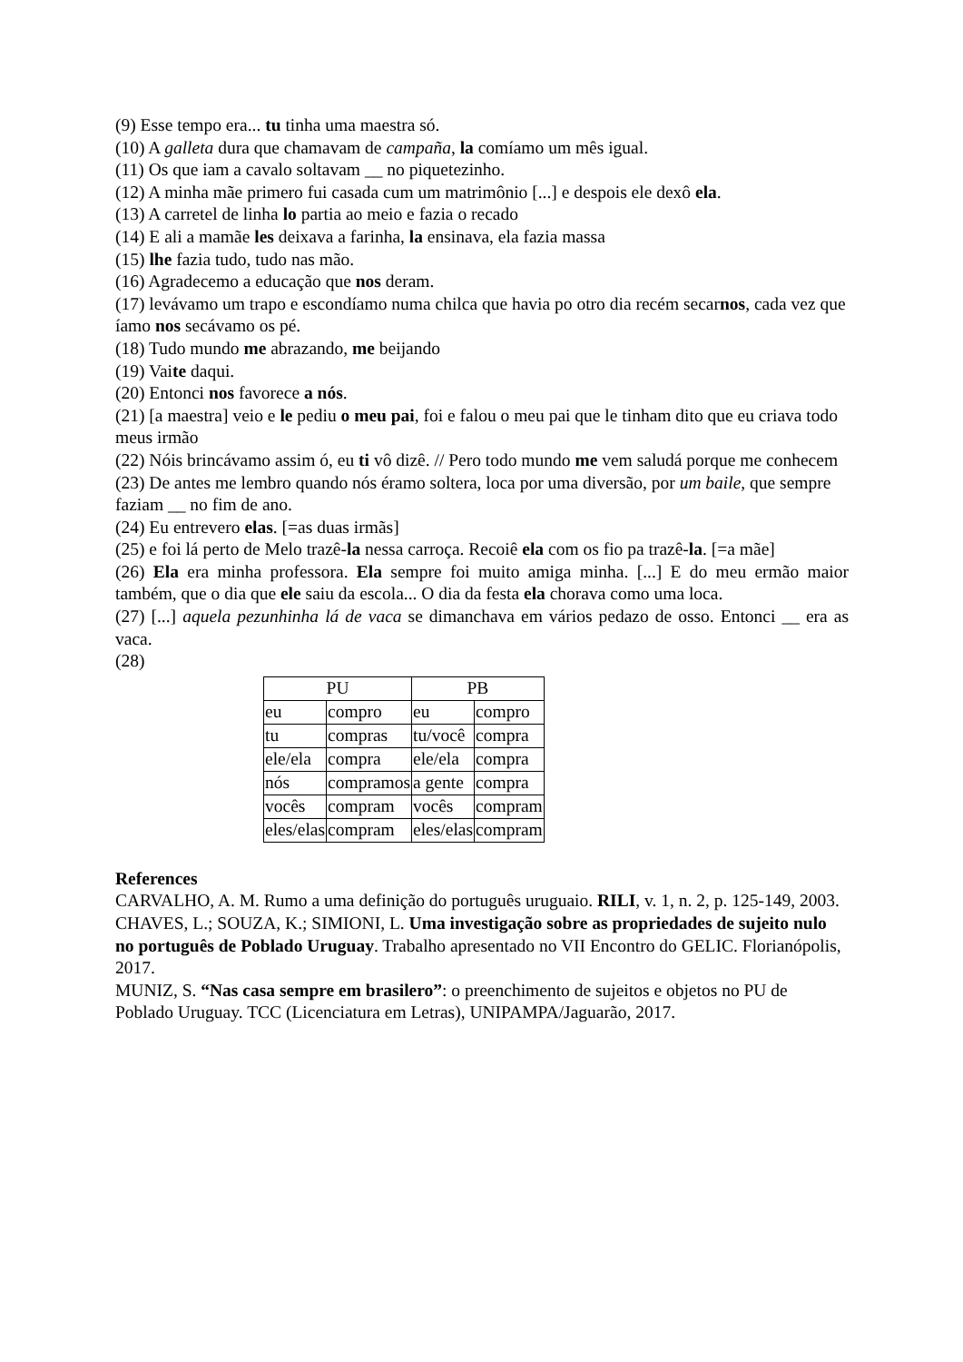(9) Esse tempo era... tu tinha uma maestra só.
(10) A galleta dura que chamavam de campaña, la comíamo um mês igual.
(11) Os que iam a cavalo soltavam __ no piquetezinho.
(12) A minha mãe primero fui casada cum um matrimônio [...] e despois ele dexô ela.
(13) A carretel de linha lo partia ao meio e fazia o recado
(14) E ali a mamãe les deixava a farinha, la ensinava, ela fazia massa
(15) lhe fazia tudo, tudo nas mão.
(16) Agradecemo a educação que nos deram.
(17) levávamo um trapo e escondíamo numa chilca que havia po otro dia recém secarnos, cada vez que íamo nos secávamo os pé.
(18) Tudo mundo me abrazando, me beijando
(19) Vaite daqui.
(20) Entonci nos favorece a nós.
(21) [a maestra] veio e le pediu o meu pai, foi e falou o meu pai que le tinham dito que eu criava todo meus irmão
(22) Nóis brincávamo assim ó, eu ti vô dizê. // Pero todo mundo me vem saludá porque me conhecem
(23) De antes me lembro quando nós éramo soltera, loca por uma diversão, por um baile, que sempre faziam __ no fim de ano.
(24) Eu entrevero elas. [=as duas irmãs]
(25) e foi lá perto de Melo trazê-la nessa carroça. Recoiê ela com os fio pa trazê-la. [=a mãe]
(26) Ela era minha professora. Ela sempre foi muito amiga minha. [...] E do meu ermão maior também, que o dia que ele saiu da escola... O dia da festa ela chorava como uma loca.
(27) [...] aquela pezunhinha lá de vaca se dimanchava em vários pedazo de osso. Entonci __ era as vaca.
(28)
| PU | | PB | |
| eu | compro | eu | compro |
| tu | compras | tu/você | compra |
| ele/ela | compra | ele/ela | compra |
| nós | compramos | a gente | compra |
| vocês | compram | vocês | compram |
| eles/elas | compram | eles/elas | compram |
References
CARVALHO, A. M. Rumo a uma definição do português uruguaio. RILI, v. 1, n. 2, p. 125-149, 2003.
CHAVES, L.; SOUZA, K.; SIMIONI, L. Uma investigação sobre as propriedades de sujeito nulo no português de Poblado Uruguay. Trabalho apresentado no VII Encontro do GELIC. Florianópolis, 2017.
MUNIZ, S. “Nas casa sempre em brasilero”: o preenchimento de sujeitos e objetos no PU de Poblado Uruguay. TCC (Licenciatura em Letras), UNIPAMPA/Jaguarão, 2017.